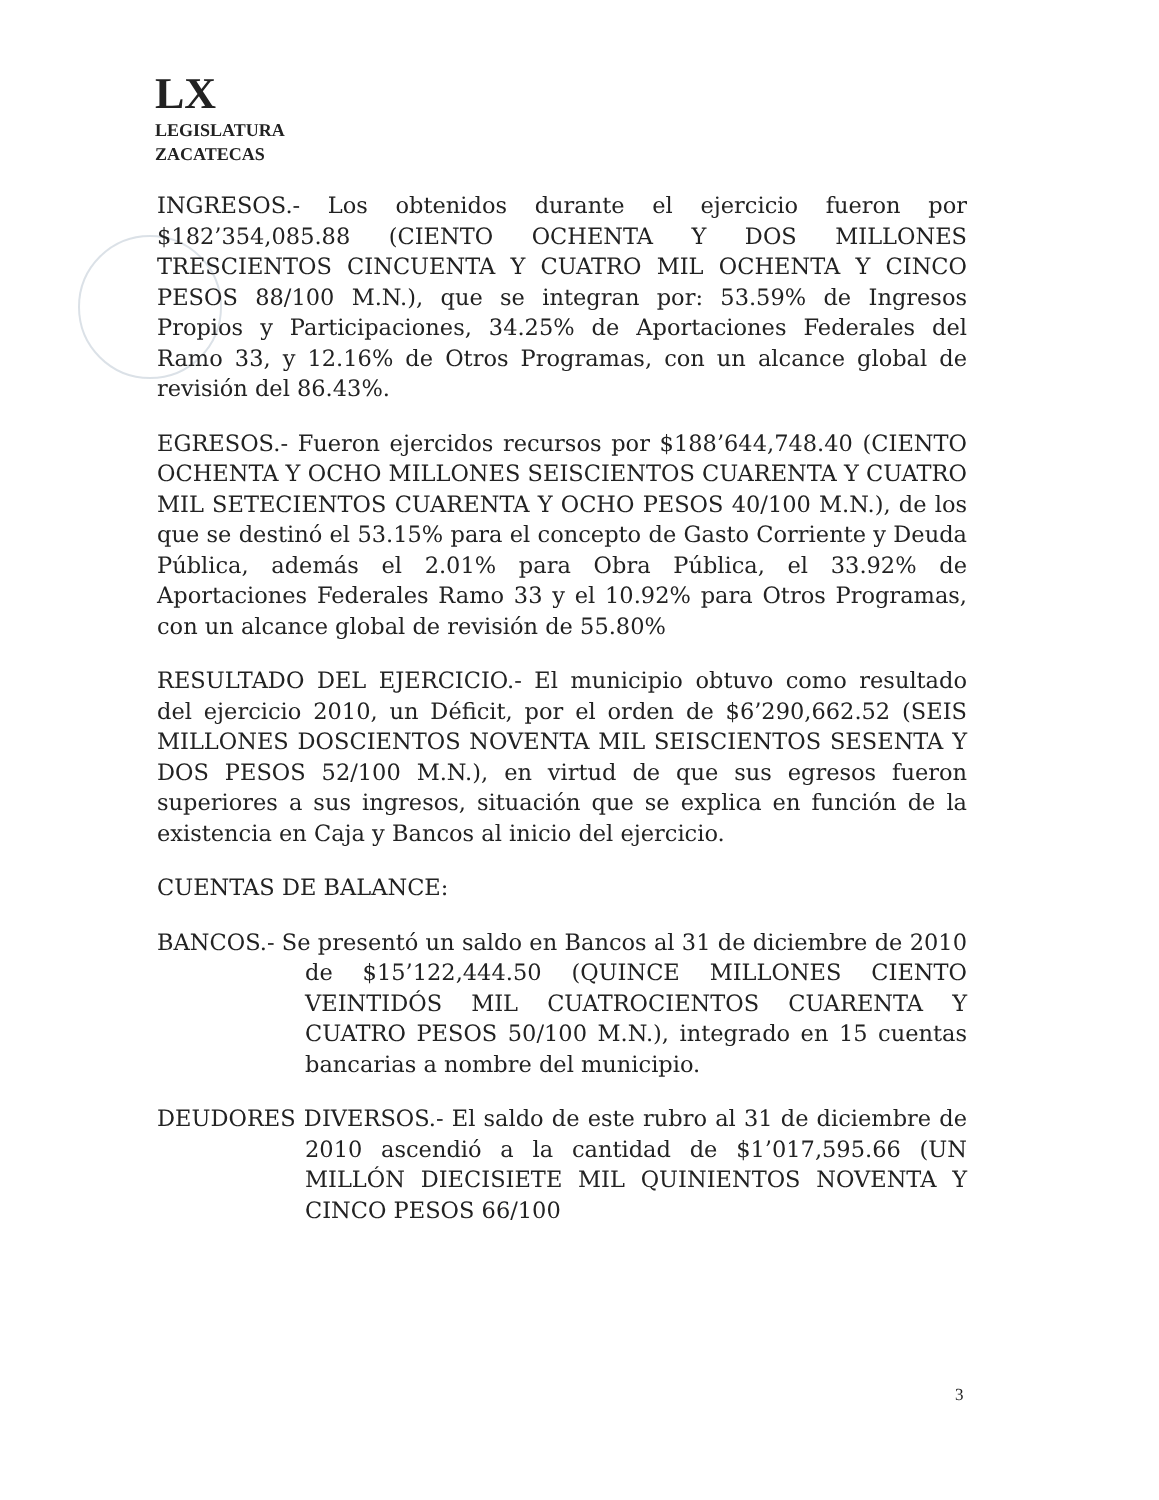LX
LEGISLATURA
ZACATECAS
INGRESOS.- Los obtenidos durante el ejercicio fueron por $182’354,085.88 (CIENTO OCHENTA Y DOS MILLONES TRESCIENTOS CINCUENTA Y CUATRO MIL OCHENTA Y CINCO PESOS 88/100 M.N.), que se integran por: 53.59% de Ingresos Propios y Participaciones, 34.25% de Aportaciones Federales del Ramo 33, y 12.16% de Otros Programas, con un alcance global de revisión del 86.43%.
EGRESOS.- Fueron ejercidos recursos por $188’644,748.40 (CIENTO OCHENTA Y OCHO MILLONES SEISCIENTOS CUARENTA Y CUATRO MIL SETECIENTOS CUARENTA Y OCHO PESOS 40/100 M.N.), de los que se destinó el 53.15% para el concepto de Gasto Corriente y Deuda Pública, además el 2.01% para Obra Pública, el 33.92% de Aportaciones Federales Ramo 33 y el 10.92% para Otros Programas, con un alcance global de revisión de 55.80%
RESULTADO DEL EJERCICIO.- El municipio obtuvo como resultado del ejercicio 2010, un Déficit, por el orden de $6’290,662.52 (SEIS MILLONES DOSCIENTOS NOVENTA MIL SEISCIENTOS SESENTA Y DOS PESOS 52/100 M.N.), en virtud de que sus egresos fueron superiores a sus ingresos, situación que se explica en función de la existencia en Caja y Bancos al inicio del ejercicio.
CUENTAS DE BALANCE:
BANCOS.- Se presentó un saldo en Bancos al 31 de diciembre de 2010 de $15’122,444.50 (QUINCE MILLONES CIENTO VEINTIDÓS MIL CUATROCIENTOS CUARENTA Y CUATRO PESOS 50/100 M.N.), integrado en 15 cuentas bancarias a nombre del municipio.
DEUDORES DIVERSOS.- El saldo de este rubro al 31 de diciembre de 2010 ascendió a la cantidad de $1’017,595.66 (UN MILLÓN DIECISIETE MIL QUINIENTOS NOVENTA Y CINCO PESOS 66/100
3